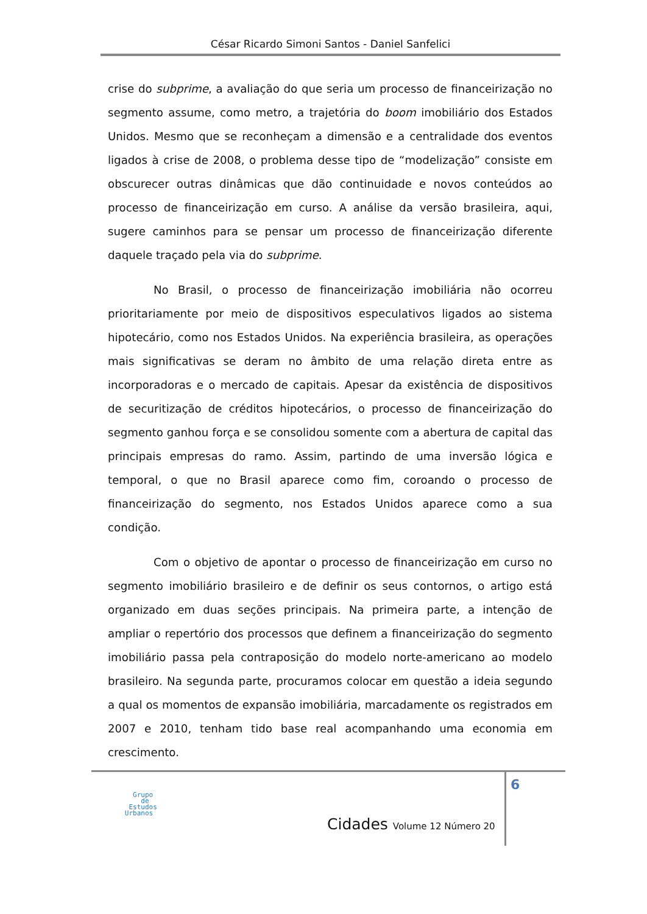César Ricardo Simoni Santos - Daniel Sanfelici
crise do subprime, a avaliação do que seria um processo de financeirização no segmento assume, como metro, a trajetória do boom imobiliário dos Estados Unidos. Mesmo que se reconheçam a dimensão e a centralidade dos eventos ligados à crise de 2008, o problema desse tipo de “modelização” consiste em obscurecer outras dinâmicas que dão continuidade e novos conteúdos ao processo de financeirização em curso. A análise da versão brasileira, aqui, sugere caminhos para se pensar um processo de financeirização diferente daquele traçado pela via do subprime.
No Brasil, o processo de financeirização imobiliária não ocorreu prioritariamente por meio de dispositivos especulativos ligados ao sistema hipotecário, como nos Estados Unidos. Na experiência brasileira, as operações mais significativas se deram no âmbito de uma relação direta entre as incorporadoras e o mercado de capitais. Apesar da existência de dispositivos de securitização de créditos hipotecários, o processo de financeirização do segmento ganhou força e se consolidou somente com a abertura de capital das principais empresas do ramo. Assim, partindo de uma inversão lógica e temporal, o que no Brasil aparece como fim, coroando o processo de financeirização do segmento, nos Estados Unidos aparece como a sua condição.
Com o objetivo de apontar o processo de financeirização em curso no segmento imobiliário brasileiro e de definir os seus contornos, o artigo está organizado em duas seções principais. Na primeira parte, a intenção de ampliar o repertório dos processos que definem a financeirização do segmento imobiliário passa pela contraposição do modelo norte-americano ao modelo brasileiro. Na segunda parte, procuramos colocar em questão a ideia segundo a qual os momentos de expansão imobiliária, marcadamente os registrados em 2007 e 2010, tenham tido base real acompanhando uma economia em crescimento.
6
Grupo
de
Estudos
Urbanos
Cidades Volume 12 Número 20